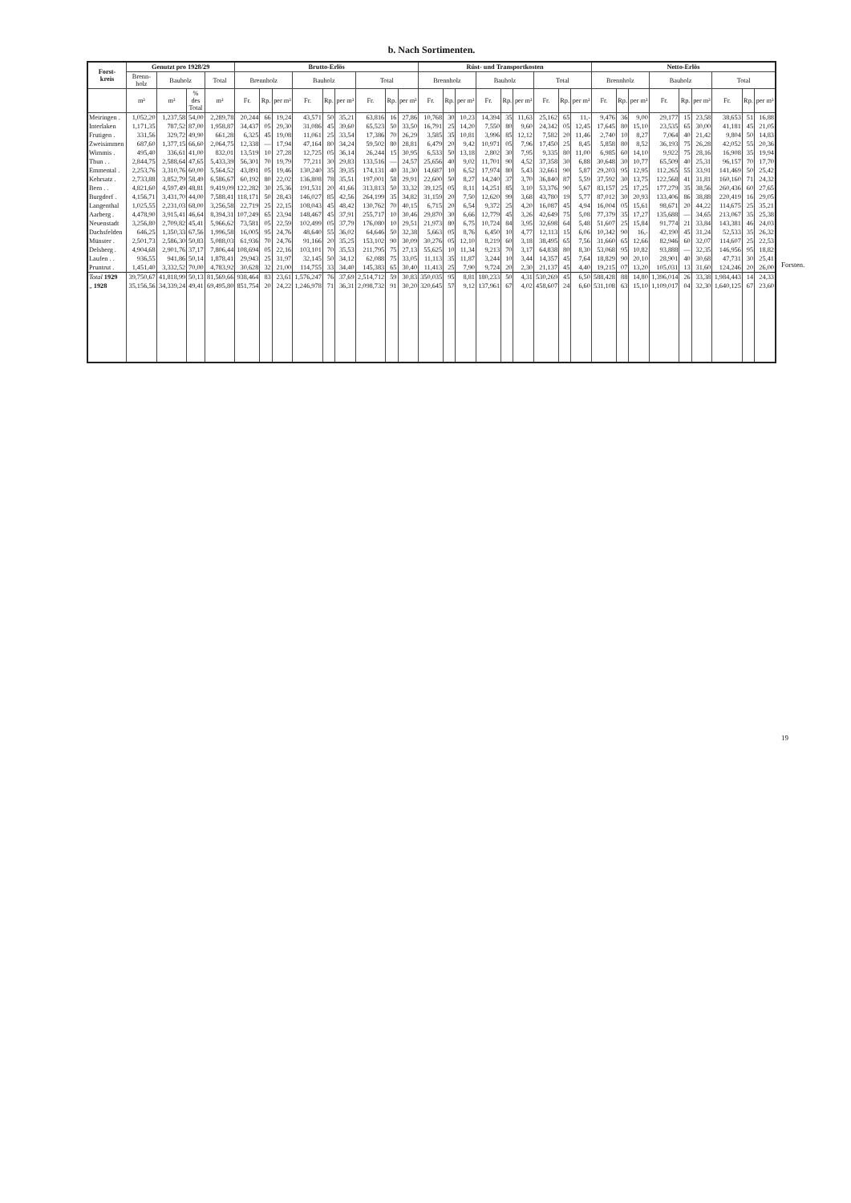b. Nach Sortimenten.
| Forst- kreis | Genutzt pro 1928/29 | | | | Brutto-Erlös | | | | | | | | | Rüst- und Transportkosten | | | | | | | | | Netto-Erlös | | | | | | | | |
| --- | --- | --- | --- | --- | --- | --- | --- | --- | --- | --- | --- | --- | --- | --- | --- | --- | --- | --- | --- | --- | --- | --- | --- | --- | --- | --- | --- | --- | --- | --- | --- |
| | Brenn- holz | Bauholz | | Total | Brennholz | | | Bauholz | | | Total | | | Brennholz | | | Bauholz | | | Total | | | Brennholz | | | Bauholz | | | Total | | |
| | m³ | m³ | % des Total | m³ | Fr. | Rp. | per m³ | Fr. | Rp. | per m³ | Fr. | Rp. | per m³ | Fr. | Rp. | per m³ | Fr. | Rp. | per m³ | Fr. | Rp. | per m³ | Fr. | Rp. | per m³ | Fr. | Rp. | per m³ | Fr. | Rp. | per m³ |
| Meiringen . | 1,052,20 | 1,237,58 | 54,00 | 2,289,78 | 20,244 | 66 | 19,24 | 43,571 | 50 | 35,21 | 63,816 | 16 | 27,86 | 10,768 | 30 | 10,23 | 14,394 | 35 | 11,63 | 25,162 | 65 | 11,- | 9,476 | 36 | 9,00 | 29,177 | 15 | 23,58 | 38,653 | 51 | 16,88 |
| Interlaken | 1,171,35 | 787,52 | 87,00 | 1,958,87 | 34,437 | 05 | 29,30 | 31,086 | 45 | 39,60 | 65,523 | 50 | 33,50 | 16,791 | 25 | 14,20 | 7,550 | 80 | 9,60 | 24,342 | 05 | 12,45 | 17,645 | 80 | 15,10 | 23,535 | 65 | 30,00 | 41,181 | 45 | 21,05 |
| Frutigen . | 331,56 | 329,72 | 49,90 | 661,28 | 6,325 | 45 | 19,08 | 11,061 | 25 | 33,54 | 17,386 | 70 | 26,29 | 3,585 | 35 | 10,81 | 3,996 | 85 | 12,12 | 7,582 | 20 | 11,46 | 2,740 | 10 | 8,27 | 7,064 | 40 | 21,42 | 9,804 | 50 | 14,83 |
| Zweisimmen | 687,60 | 1,377,15 | 66,60 | 2,064,75 | 12,338 | — | 17,94 | 47,164 | 80 | 34,24 | 59,502 | 80 | 28,81 | 6,479 | 20 | 9,42 | 10,971 | 05 | 7,96 | 17,450 | 25 | 8,45 | 5,858 | 80 | 8,52 | 36,193 | 75 | 26,28 | 42,052 | 55 | 20,36 |
| Wimmis . | 495,40 | 336,61 | 41,00 | 832,01 | 13,519 | 10 | 27,28 | 12,725 | 05 | 36,14 | 26,244 | 15 | 30,95 | 6,533 | 50 | 13,18 | 2,802 | 30 | 7,95 | 9,335 | 80 | 11,00 | 6,985 | 60 | 14,10 | 9,922 | 75 | 28,16 | 16,908 | 35 | 19,94 |
| Thun . . | 2,844,75 | 2,588,64 | 47,65 | 5,433,39 | 56,301 | 70 | 19,79 | 77,211 | 30 | 29,83 | 133,516 | — | 24,57 | 25,656 | 40 | 9,02 | 11,701 | 90 | 4,52 | 37,358 | 30 | 6,88 | 30,648 | 30 | 10,77 | 65,509 | 40 | 25,31 | 96,157 | 70 | 17,70 |
| Emmental . | 2,253,76 | 3,310,76 | 60,00 | 5,564,52 | 43,891 | 05 | 19,46 | 130,240 | 35 | 39,35 | 174,131 | 40 | 31,30 | 14,687 | 10 | 6,52 | 17,974 | 80 | 5,43 | 32,661 | 90 | 5,87 | 29,203 | 95 | 12,95 | 112,265 | 55 | 33,91 | 141,469 | 50 | 25,42 |
| Kehrsatz . | 2,733,88 | 3,852,79 | 58,49 | 6,586,67 | 60,192 | 80 | 22,02 | 136,808 | 78 | 35,51 | 197,001 | 58 | 29,91 | 22,600 | 50 | 8,27 | 14,240 | 37 | 3,70 | 36,840 | 87 | 5,59 | 37,592 | 30 | 13,75 | 122,568 | 41 | 31,81 | 160,160 | 71 | 24,32 |
| Bern . . | 4,821,60 | 4,597,49 | 48,81 | 9,419,09 | 122,282 | 30 | 25,36 | 191,531 | 20 | 41,66 | 313,813 | 50 | 33,32 | 39,125 | 05 | 8,11 | 14,251 | 85 | 3,10 | 53,376 | 90 | 5,67 | 83,157 | 25 | 17,25 | 177,279 | 35 | 38,56 | 260,436 | 60 | 27,65 |
| Burgdorf . | 4,156,71 | 3,431,70 | 44,00 | 7,588,41 | 118,171 | 50 | 28,43 | 146,027 | 85 | 42,56 | 264,199 | 35 | 34,82 | 31,159 | 20 | 7,50 | 12,620 | 99 | 3,68 | 43,780 | 19 | 5,77 | 87,012 | 30 | 20,93 | 133,406 | 86 | 38,88 | 220,419 | 16 | 29,05 |
| Langenthal | 1,025,55 | 2,231,03 | 68,00 | 3,256,58 | 22,719 | 25 | 22,15 | 108,043 | 45 | 48,42 | 130,762 | 70 | 40,15 | 6,715 | 20 | 6,54 | 9,372 | 25 | 4,20 | 16,087 | 45 | 4,94 | 16,004 | 05 | 15,61 | 98,671 | 20 | 44,22 | 114,675 | 25 | 35,21 |
| Aarberg . | 4,478,90 | 3,915,41 | 46,64 | 8,394,31 | 107,249 | 65 | 23,94 | 148,467 | 45 | 37,91 | 255,717 | 10 | 30,46 | 29,870 | 30 | 6,66 | 12,779 | 45 | 3,26 | 42,649 | 75 | 5,08 | 77,379 | 35 | 17,27 | 135,688 | — | 34,65 | 213,067 | 35 | 25,38 |
| Neuenstadt | 3,256,80 | 2,709,82 | 45,41 | 5,966,62 | 73,581 | 05 | 22,59 | 102,499 | 05 | 37,79 | 176,080 | 10 | 29,51 | 21,973 | 80 | 6,75 | 10,724 | 84 | 3,95 | 32,698 | 64 | 5,48 | 51,607 | 25 | 15,84 | 91,774 | 21 | 33,84 | 143,381 | 46 | 24,03 |
| Dachsfelden | 646,25 | 1,350,33 | 67,56 | 1,996,58 | 16,005 | 95 | 24,76 | 48,640 | 55 | 36,02 | 64,646 | 50 | 32,38 | 5,663 | 05 | 8,76 | 6,450 | 10 | 4,77 | 12,113 | 15 | 6,06 | 10,342 | 90 | 16,- | 42,190 | 45 | 31,24 | 52,533 | 35 | 26,32 |
| Münster . | 2,501,73 | 2,586,30 | 50,83 | 5,088,03 | 61,936 | 70 | 24,76 | 91,166 | 20 | 35,25 | 153,102 | 90 | 30,09 | 30,276 | 05 | 12,10 | 8,219 | 60 | 3,18 | 38,495 | 65 | 7,56 | 31,660 | 65 | 12,66 | 82,946 | 60 | 32,07 | 114,607 | 25 | 22,53 |
| Delsberg . | 4,904,68 | 2,901,76 | 37,17 | 7,806,44 | 108,694 | 05 | 22,16 | 103,101 | 70 | 35,53 | 211,795 | 75 | 27,13 | 55,625 | 10 | 11,34 | 9,213 | 70 | 3,17 | 64,838 | 80 | 8,30 | 53,068 | 95 | 10,82 | 93,888 | — | 32,35 | 146,956 | 95 | 18,82 |
| Laufen . . | 936,55 | 941,86 | 50,14 | 1,878,41 | 29,943 | 25 | 31,97 | 32,145 | 50 | 34,12 | 62,088 | 75 | 33,05 | 11,113 | 35 | 11,87 | 3,244 | 10 | 3,44 | 14,357 | 45 | 7,64 | 18,829 | 90 | 20,10 | 28,901 | 40 | 30,68 | 47,731 | 30 | 25,41 |
| Pruntrut . | 1,451,40 | 3,332,52 | 70,00 | 4,783,92 | 30,628 | 32 | 21,00 | 114,755 | 33 | 34,40 | 145,383 | 65 | 30,40 | 11,413 | 25 | 7,90 | 9,724 | 20 | 2,30 | 21,137 | 45 | 4,40 | 19,215 | 07 | 13,20 | 105,031 | 13 | 31,60 | 124,246 | 20 | 26,00 |
| Total 1929 | 39,750,67 | 41,818,99 | 50,13 | 81,569,66 | 938,464 | 83 | 23,61 | 1,576,247 | 76 | 37,69 | 2,514,712 | 59 | 30,83 | 350,035 | 95 | 8,81 | 180,233 | 50 | 4,31 | 530,269 | 45 | 6,50 | 588,428 | 88 | 14,80 | 1,396,014 | 26 | 33,38 | 1,984,443 | 14 | 24,33 |
| „ 1928 | 35,156,56 | 34,339,24 | 49,41 | 69,495,80 | 851,754 | 20 | 24,22 | 1,246,978 | 71 | 36,31 | 2,098,732 | 91 | 30,20 | 320,645 | 57 | 9,12 | 137,961 | 67 | 4,02 | 458,607 | 24 | 6,60 | 531,108 | 63 | 15,10 | 1,109,017 | 04 | 32,30 | 1,640,125 | 67 | 23,60 |
Forsten.
19